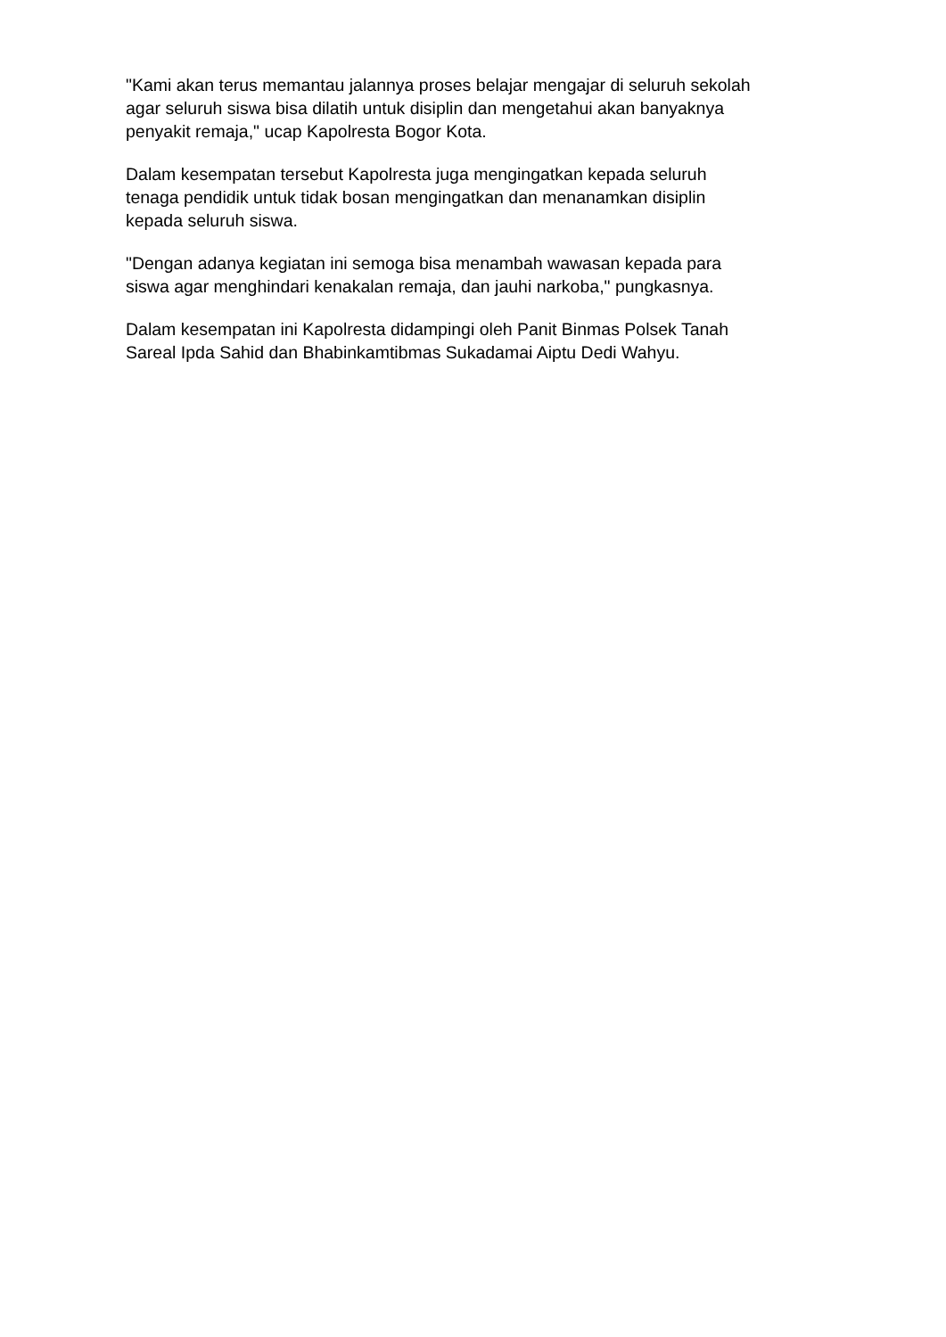"Kami akan terus memantau jalannya proses belajar mengajar di seluruh sekolah
agar seluruh siswa bisa dilatih untuk disiplin dan mengetahui akan banyaknya
penyakit remaja," ucap Kapolresta Bogor Kota.
Dalam kesempatan tersebut Kapolresta juga mengingatkan kepada seluruh
tenaga pendidik untuk tidak bosan mengingatkan dan menanamkan disiplin
kepada seluruh siswa.
"Dengan adanya kegiatan ini semoga bisa menambah wawasan kepada para
siswa agar menghindari kenakalan remaja, dan jauhi narkoba," pungkasnya.
Dalam kesempatan ini Kapolresta didampingi oleh Panit Binmas Polsek Tanah
Sareal Ipda Sahid dan Bhabinkamtibmas Sukadamai Aiptu Dedi Wahyu.